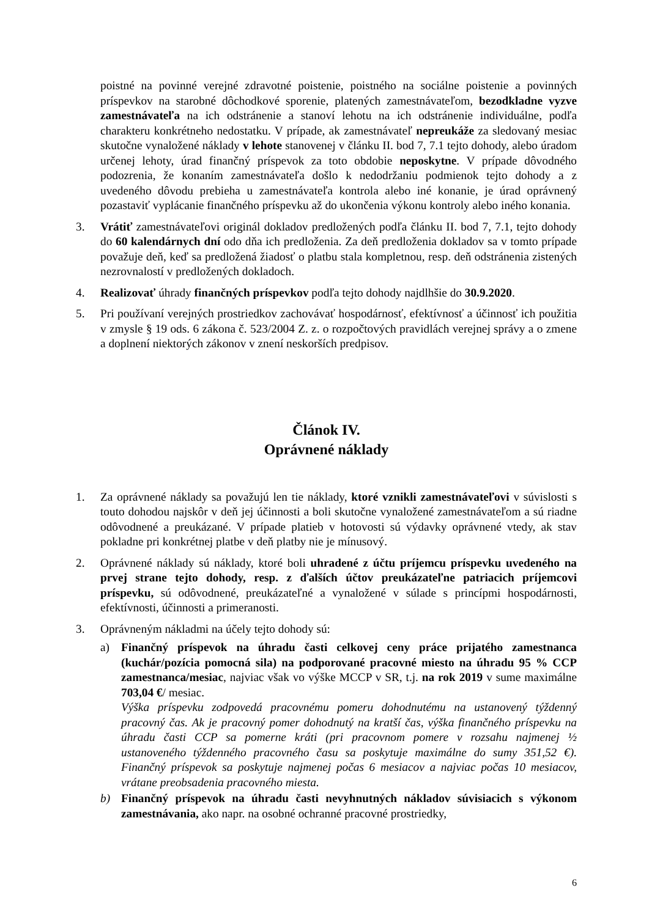poistné na povinné verejné zdravotné poistenie, poistného na sociálne poistenie a povinných príspevkov na starobné dôchodkové sporenie, platených zamestnávateľom, bezodkladne vyzve zamestnávateľa na ich odstránenie a stanoví lehotu na ich odstránenie individuálne, podľa charakteru konkrétneho nedostatku. V prípade, ak zamestnávateľ nepreukáže za sledovaný mesiac skutočne vynaložené náklady v lehote stanovenej v článku II. bod 7, 7.1 tejto dohody, alebo úradom určenej lehoty, úrad finančný príspevok za toto obdobie neposkytne. V prípade dôvodného podozrenia, že konaním zamestnávateľa došlo k nedodržaniu podmienok tejto dohody a z uvedeného dôvodu prebieha u zamestnávateľa kontrola alebo iné konanie, je úrad oprávnený pozastaviť vyplácanie finančného príspevku až do ukončenia výkonu kontroly alebo iného konania.
3. Vrátiť zamestnávateľovi originál dokladov predložených podľa článku II. bod 7, 7.1, tejto dohody do 60 kalendárnych dní odo dňa ich predloženia. Za deň predloženia dokladov sa v tomto prípade považuje deň, keď sa predložená žiadosť o platbu stala kompletnou, resp. deň odstránenia zistených nezrovnalostí v predložených dokladoch.
4. Realizovať úhrady finančných príspevkov podľa tejto dohody najdlhšie do 30.9.2020.
5. Pri používaní verejných prostriedkov zachovávať hospodárnosť, efektívnosť a účinnosť ich použitia v zmysle § 19 ods. 6 zákona č. 523/2004 Z. z. o rozpočtových pravidlách verejnej správy a o zmene a doplnení niektorých zákonov v znení neskorších predpisov.
Článok IV.
Oprávnené náklady
1. Za oprávnené náklady sa považujú len tie náklady, ktoré vznikli zamestnávateľovi v súvislosti s touto dohodou najskôr v deň jej účinnosti a boli skutočne vynaložené zamestnávateľom a sú riadne odôvodnené a preukázané. V prípade platieb v hotovosti sú výdavky oprávnené vtedy, ak stav pokladne pri konkrétnej platbe v deň platby nie je mínusový.
2. Oprávnené náklady sú náklady, ktoré boli uhradené z účtu príjemcu príspevku uvedeného na prvej strane tejto dohody, resp. z ďalších účtov preukázateľne patriacich príjemcovi príspevku, sú odôvodnené, preukázateľné a vynaložené v súlade s princípmi hospodárnosti, efektívnosti, účinnosti a primeranosti.
3. Oprávneným nákladmi na účely tejto dohody sú:
a) Finančný príspevok na úhradu časti celkovej ceny práce prijatého zamestnanca (kuchár/pozícia pomocná sila) na podporované pracovné miesto na úhradu 95 % CCP zamestnanca/mesiac, najviac však vo výške MCCP v SR, t.j. na rok 2019 v sume maximálne 703,04 €/ mesiac.
Výška príspevku zodpovedá pracovnému pomeru dohodnutému na ustanovený týždenný pracovný čas. Ak je pracovný pomer dohodnutý na kratší čas, výška finančného príspevku na úhradu časti CCP sa pomerne kráti (pri pracovnom pomere v rozsahu najmenej ½ ustanoveného týždenného pracovného času sa poskytuje maximálne do sumy 351,52 €). Finančný príspevok sa poskytuje najmenej počas 6 mesiacov a najviac počas 10 mesiacov, vrátane preobsadenia pracovného miesta.
b) Finančný príspevok na úhradu časti nevyhnutných nákladov súvisiacich s výkonom zamestnávania, ako napr. na osobné ochranné pracovné prostriedky,
6